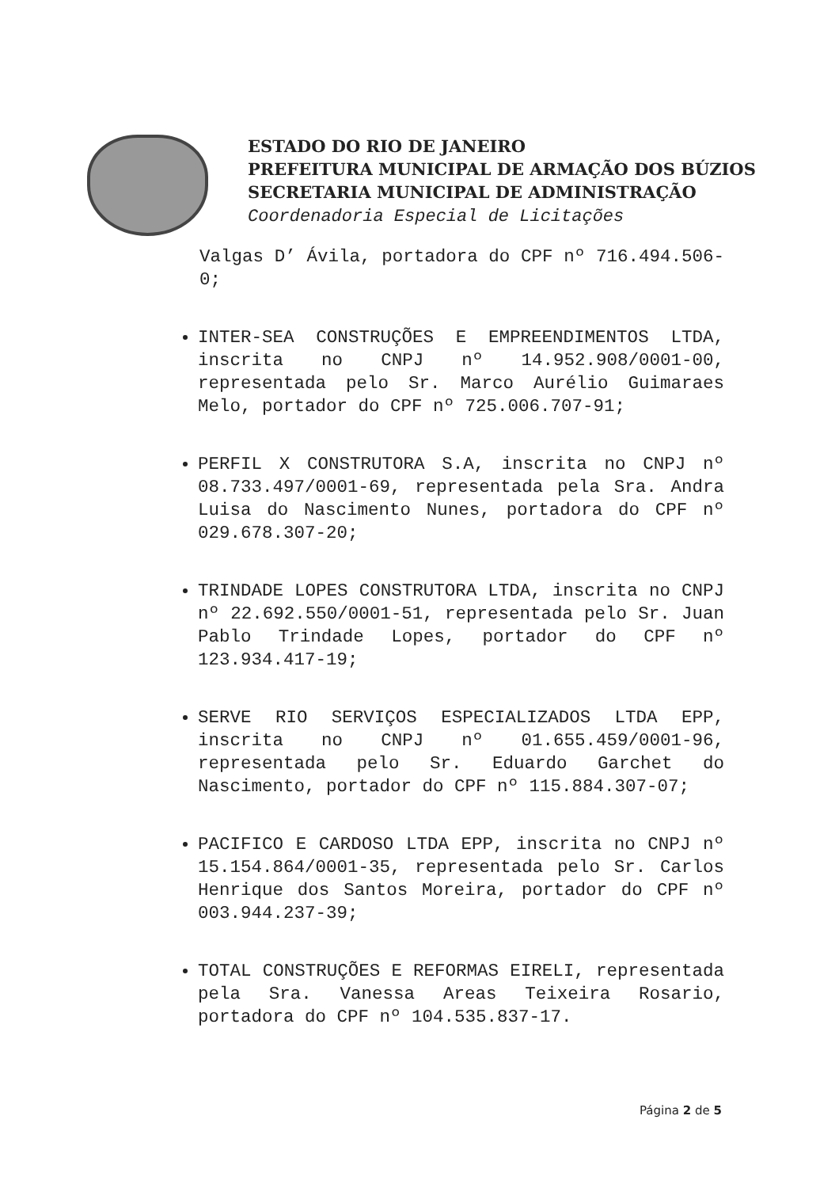ESTADO DO RIO DE JANEIRO
PREFEITURA MUNICIPAL DE ARMAÇÃO DOS BÚZIOS
SECRETARIA MUNICIPAL DE ADMINISTRAÇÃO
Coordenadoria Especial de Licitações
Valgas D’ Ávila, portadora do CPF nº 716.494.506-0;
INTER-SEA CONSTRUÇÕES E EMPREENDIMENTOS LTDA, inscrita no CNPJ nº 14.952.908/0001-00, representada pelo Sr. Marco Aurélio Guimaraes Melo, portador do CPF nº 725.006.707-91;
PERFIL X CONSTRUTORA S.A, inscrita no CNPJ nº 08.733.497/0001-69, representada pela Sra. Andra Luisa do Nascimento Nunes, portadora do CPF nº 029.678.307-20;
TRINDADE LOPES CONSTRUTORA LTDA, inscrita no CNPJ nº 22.692.550/0001-51, representada pelo Sr. Juan Pablo Trindade Lopes, portador do CPF nº 123.934.417-19;
SERVE RIO SERVIÇOS ESPECIALIZADOS LTDA EPP, inscrita no CNPJ nº 01.655.459/0001-96, representada pelo Sr. Eduardo Garchet do Nascimento, portador do CPF nº 115.884.307-07;
PACIFICO E CARDOSO LTDA EPP, inscrita no CNPJ nº 15.154.864/0001-35, representada pelo Sr. Carlos Henrique dos Santos Moreira, portador do CPF nº 003.944.237-39;
TOTAL CONSTRUÇÕES E REFORMAS EIRELI, representada pela Sra. Vanessa Areas Teixeira Rosario, portadora do CPF nº 104.535.837-17.
Página 2 de 5